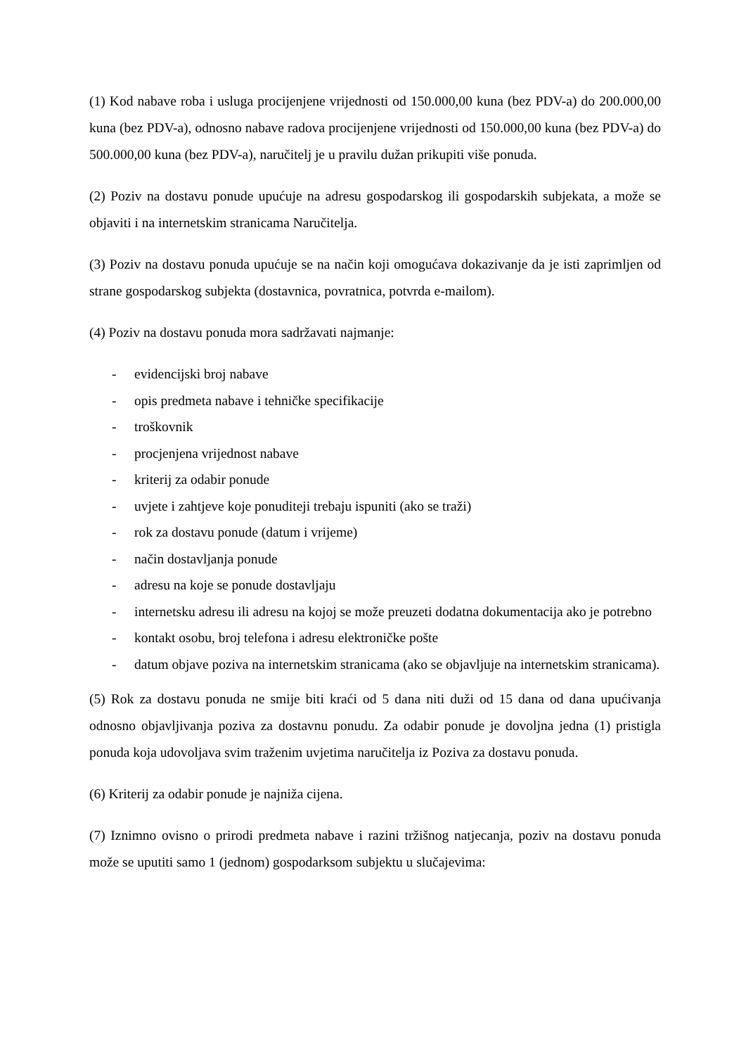(1) Kod nabave roba i usluga procijenjene vrijednosti od 150.000,00 kuna (bez PDV-a) do 200.000,00 kuna (bez PDV-a), odnosno nabave radova procijenjene vrijednosti od 150.000,00 kuna (bez PDV-a) do 500.000,00 kuna (bez PDV-a), naručitelj je u pravilu dužan prikupiti više ponuda.
(2) Poziv na dostavu ponude upućuje na adresu gospodarskog ili gospodarskih subjekata, a može se objaviti i na internetskim stranicama Naručitelja.
(3) Poziv na dostavu ponuda upućuje se na način koji omogućava dokazivanje da je isti zaprimljen od strane gospodarskog subjekta (dostavnica, povratnica, potvrda e-mailom).
(4) Poziv na dostavu ponuda mora sadržavati najmanje:
- evidencijski broj nabave
- opis predmeta nabave i tehničke specifikacije
- troškovnik
- procjenjena vrijednost nabave
- kriterij za odabir ponude
- uvjete i zahtjeve koje ponuditeji trebaju ispuniti (ako se traži)
- rok za dostavu ponude (datum i vrijeme)
- način dostavljanja ponude
- adresu na koje se ponude dostavljaju
- internetsku adresu ili adresu na kojoj se može preuzeti dodatna dokumentacija ako je potrebno
- kontakt osobu, broj telefona i adresu elektroničke pošte
- datum objave poziva na internetskim stranicama (ako se objavljuje na internetskim stranicama).
(5) Rok za dostavu ponuda ne smije biti kraći od 5 dana niti duži od 15 dana od dana upućivanja odnosno objavljivanja poziva za dostavnu ponudu. Za odabir ponude je dovoljna jedna (1) pristigla ponuda koja udovoljava svim traženim uvjetima naručitelja iz Poziva za dostavu ponuda.
(6) Kriterij za odabir ponude je najniža cijena.
(7) Iznimno ovisno o prirodi predmeta nabave i razini tržišnog natjecanja, poziv na dostavu ponuda može se uputiti samo 1 (jednom) gospodarksom subjektu u slučajevima: